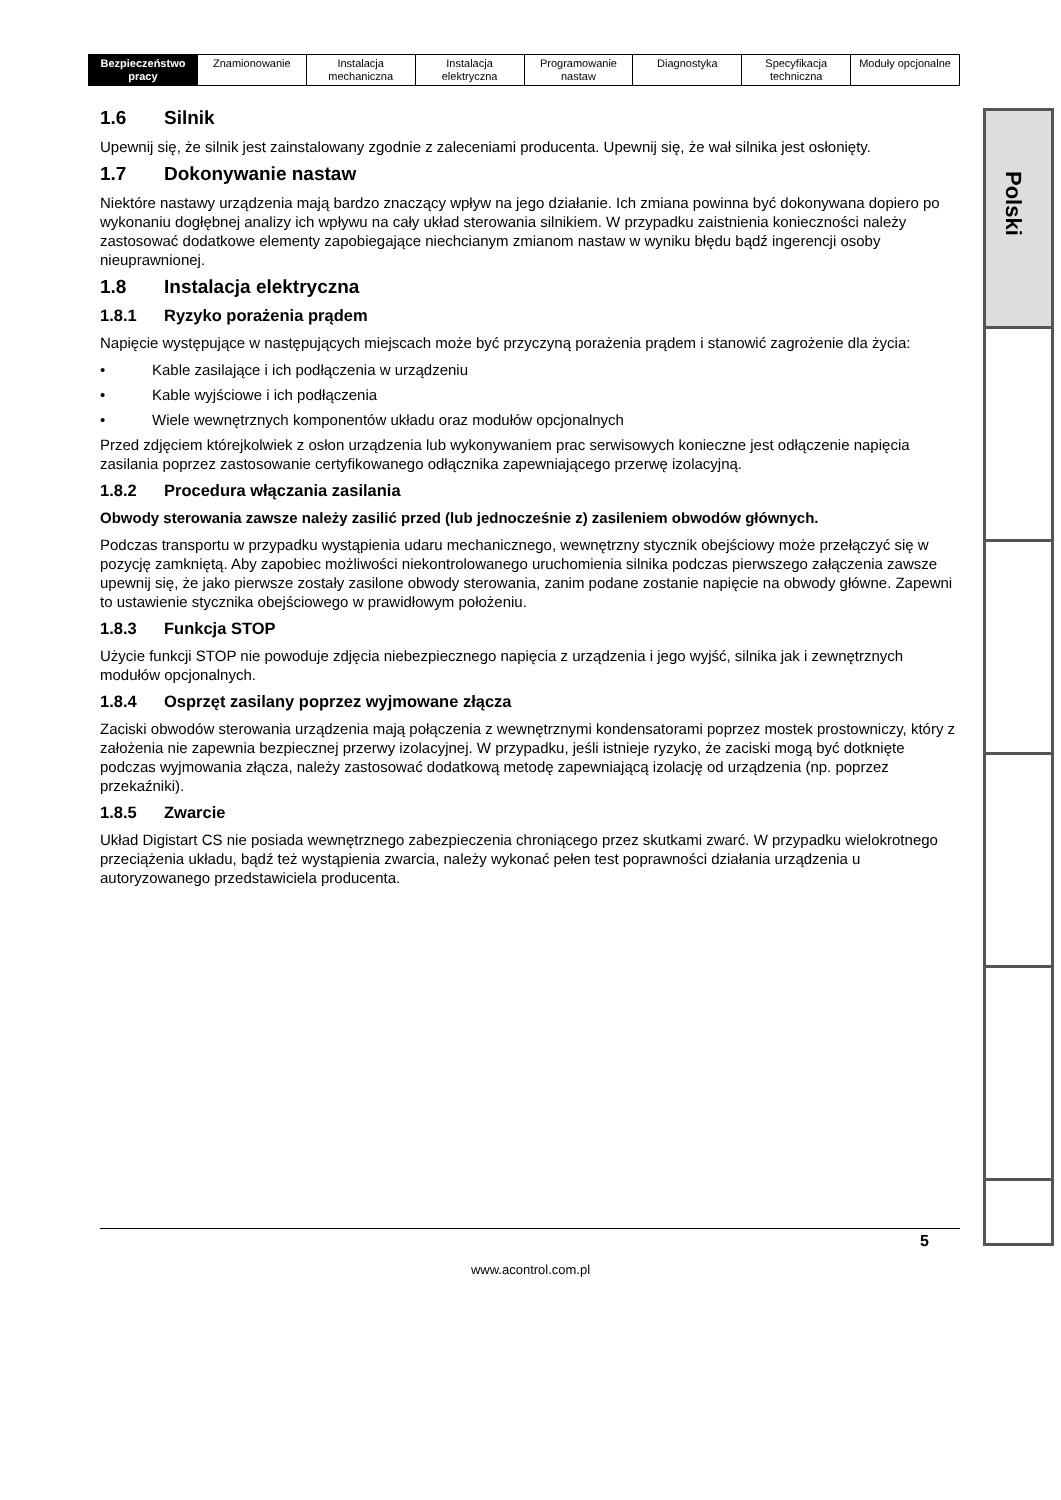| Bezpieczeństwo pracy | Znamionowanie | Instalacja mechaniczna | Instalacja elektryczna | Programowanie nastaw | Diagnostyka | Specyfikacja techniczna | Moduły opcjonalne |
1.6 Silnik
Upewnij się, że silnik jest zainstalowany zgodnie z zaleceniami producenta. Upewnij się, że wał silnika jest osłonięty.
1.7 Dokonywanie nastaw
Niektóre nastawy urządzenia mają bardzo znaczący wpływ na jego działanie. Ich zmiana powinna być dokonywana dopiero po wykonaniu dogłębnej analizy ich wpływu na cały układ sterowania silnikiem. W przypadku zaistnienia konieczności należy zastosować dodatkowe elementy zapobiegające niechcianym zmianom nastaw w wyniku błędu bądź ingerencji osoby nieuprawnionej.
1.8 Instalacja elektryczna
1.8.1 Ryzyko porażenia prądem
Napięcie występujące w następujących miejscach może być przyczyną porażenia prądem i stanowić zagrożenie dla życia:
• Kable zasilające i ich podłączenia w urządzeniu
• Kable wyjściowe i ich podłączenia
• Wiele wewnętrznych komponentów układu oraz modułów opcjonalnych
Przed zdjęciem którejkolwiek z osłon urządzenia lub wykonywaniem prac serwisowych konieczne jest odłączenie napięcia zasilania poprzez zastosowanie certyfikowanego odłącznika zapewniającego przerwę izolacyjną.
1.8.2 Procedura włączania zasilania
Obwody sterowania zawsze należy zasilić przed (lub jednocześnie z) zasileniem obwodów głównych.
Podczas transportu w przypadku wystąpienia udaru mechanicznego, wewnętrzny stycznik obejściowy może przełączyć się w pozycję zamkniętą. Aby zapobiec możliwości niekontrolowanego uruchomienia silnika podczas pierwszego załączenia zawsze upewnij się, że jako pierwsze zostały zasilone obwody sterowania, zanim podane zostanie napięcie na obwody główne. Zapewni to ustawienie stycznika obejściowego w prawidłowym położeniu.
1.8.3 Funkcja STOP
Użycie funkcji STOP nie powoduje zdjęcia niebezpiecznego napięcia z urządzenia i jego wyjść, silnika jak i zewnętrznych modułów opcjonalnych.
1.8.4 Osprzęt zasilany poprzez wyjmowane złącza
Zaciski obwodów sterowania urządzenia mają połączenia z wewnętrznymi kondensatorami poprzez mostek prostowniczy, który z założenia nie zapewnia bezpiecznej przerwy izolacyjnej. W przypadku, jeśli istnieje ryzyko, że zaciski mogą być dotknięte podczas wyjmowania złącza, należy zastosować dodatkową metodę zapewniającą izolację od urządzenia (np. poprzez przekaźniki).
1.8.5 Zwarcie
Układ Digistart CS nie posiada wewnętrznego zabezpieczenia chroniącego przez skutkami zwarć. W przypadku wielokrotnego przeciążenia układu, bądź też wystąpienia zwarcia, należy wykonać pełen test poprawności działania urządzenia u autoryzowanego przedstawiciela producenta.
Polski
5
www.acontrol.com.pl